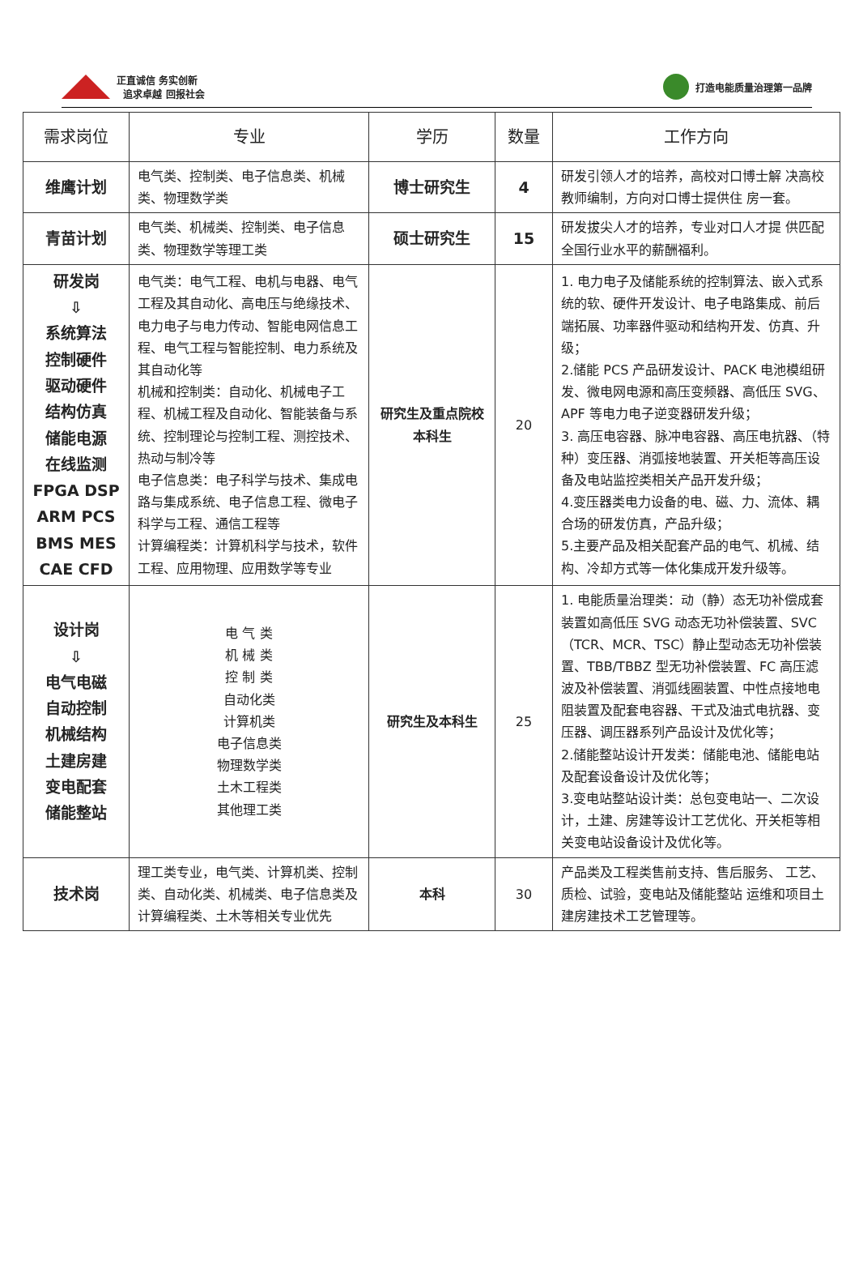正直诚信 务实创新
追求卓越 回报社会
打造电能质量治理第一品牌
| 需求岗位 | 专业 | 学历 | 数量 | 工作方向 |
| --- | --- | --- | --- | --- |
| 维鹰计划 | 电气类、控制类、电子信息类、机械类、物理数学类 | 博士研究生 | 4 | 研发引领人才的培养，高校对口博士解 决高校教师编制，方向对口博士提供住 房一套。 |
| 青苗计划 | 电气类、机械类、控制类、电子信息类、物理数学等理工类 | 硕士研究生 | 15 | 研发拔尖人才的培养，专业对口人才提 供匹配全国行业水平的薪酬福利。 |
| 研发岗 ⇩ 系统算法 控制硬件 驱动硬件 结构仿真 储能电源 在线监测 FPGA DSP ARM PCS BMS MES CAE CFD | 电气类：电气工程、电机与电器、电气工程及其自动化、高电压与绝缘技术、电力电子与电力传动、智能电网信息工程、电气工程与智能控制、电力系统及其自动化等 机械和控制类：自动化、机械电子工程、机械工程及自动化、智能装备与系统、控制理论与控制工程、测控技术、热动与制冷等 电子信息类：电子科学与技术、集成电路与集成系统、电子信息工程、微电子科学与工程、通信工程等 计算编程类：计算机科学与技术，软件工程、应用物理、应用数学等专业 | 研究生及重点院校本科生 | 20 | 1. 电力电子及储能系统的控制算法、嵌入式系统的软、硬件开发设计、电子电路集成、前后端拓展、功率器件驱动和结构开发、仿真、升级； 2.储能 PCS 产品研发设计、PACK 电池模组研发、微电网电源和高压变频器、高低压 SVG、APF 等电力电子逆变器研发升级； 3. 高压电容器、脉冲电容器、高压电抗器、（特种）变压器、消弧接地装置、开关柜等高压设备及电站监控类相关产品开发升级； 4.变压器类电力设备的电、磁、力、流体、耦合场的研发仿真，产品升级； 5.主要产品及相关配套产品的电气、机械、结构、冷却方式等一体化集成开发升级等。 |
| 设计岗 ⇩ 电气电磁 自动控制 机械结构 土建房建 变电配套 储能整站 | 电 气 类 机 械 类 控 制 类 自动化类 计算机类 电子信息类 物理数学类 土木工程类 其他理工类 | 研究生及本科生 | 25 | 1. 电能质量治理类：动（静）态无功补偿成套装置如高低压 SVG 动态无功补偿装置、SVC（TCR、MCR、TSC）静止型动态无功补偿装置、TBB/TBBZ 型无功补偿装置、FC 高压滤波及补偿装置、消弧线圈装置、中性点接地电阻装置及配套电容器、干式及油式电抗器、变压器、调压器系列产品设计及优化等； 2.储能整站设计开发类：储能电池、储能电站及配套设备设计及优化等； 3.变电站整站设计类：总包变电站一、二次设计，土建、房建等设计工艺优化、开关柜等相关变电站设备设计及优化等。 |
| 技术岗 | 理工类专业，电气类、计算机类、控制类、自动化类、机械类、电子信息类及计算编程类、土木等相关专业优先 | 本科 | 30 | 产品类及工程类售前支持、售后服务、 工艺、质检、试验，变电站及储能整站 运维和项目土建房建技术工艺管理等。 |